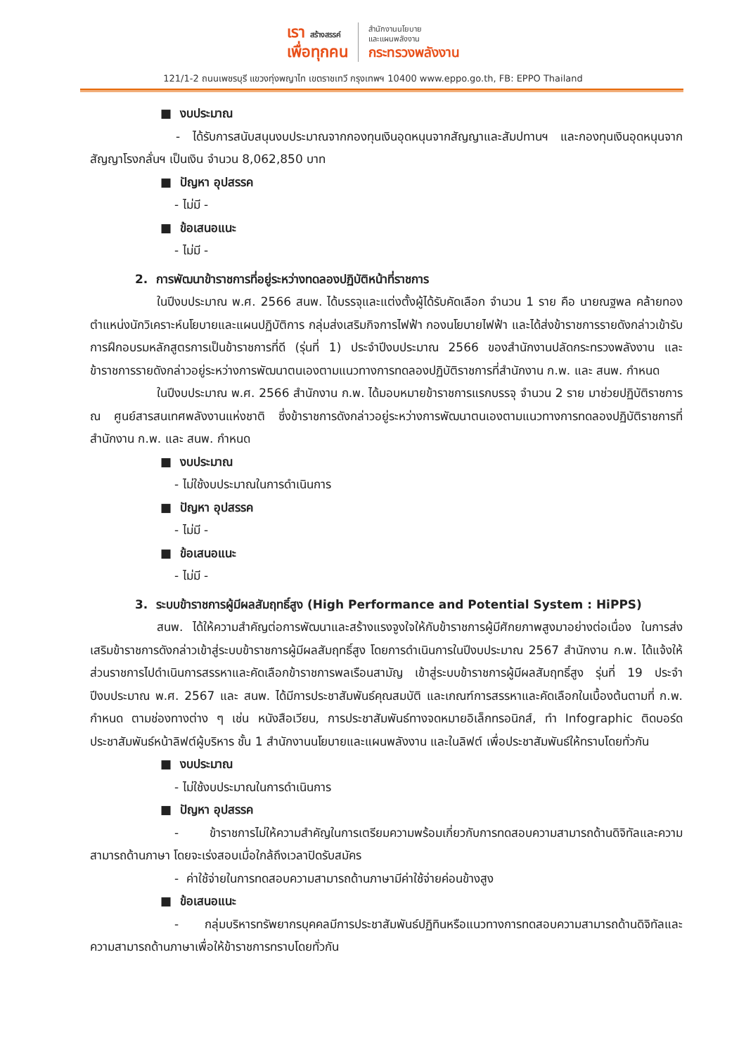เรา สร้างสรรค์
เพื่อทุกคน
สำนักงานนโยบาย
และแผนพลังงาน
กระทรวงพลังงาน
121/1-2 ถนนเพชรบุรี แขวงทุ่งพญาไท เขตราชเทวี กรุงเทพฯ 10400 www.eppo.go.th, FB: EPPO Thailand
■ งบประมาณ
- ได้รับการสนับสนุนงบประมาณจากกองทุนเงินอุดหนุนจากสัญญาและสัมปทานฯ และกองทุนเงินอุดหนุนจากสัญญาโรงกลั่นฯ เป็นเงิน จำนวน 8,062,850 บาท
■ ปัญหา อุปสรรค
- ไม่มี -
■ ข้อเสนอแนะ
- ไม่มี -
2. การพัฒนาข้าราชการที่อยู่ระหว่างทดลองปฏิบัติหน้าที่ราชการ
ในปีงบประมาณ พ.ศ. 2566 สนพ. ได้บรรจุและแต่งตั้งผู้ได้รับคัดเลือก จำนวน 1 ราย คือ นายณฐพล คล้ายทอง ตำแหน่งนักวิเคราะห์นโยบายและแผนปฏิบัติการ กลุ่มส่งเสริมกิจการไฟฟ้า กองนโยบายไฟฟ้า และได้ส่งข้าราชการรายดังกล่าวเข้ารับการฝึกอบรมหลักสูตรการเป็นข้าราชการที่ดี (รุ่นที่ 1) ประจำปีงบประมาณ 2566 ของสำนักงานปลัดกระทรวงพลังงาน และข้าราชการรายดังกล่าวอยู่ระหว่างการพัฒนาตนเองตามแนวทางการทดลองปฏิบัติราชการที่สำนักงาน ก.พ. และ สนพ. กำหนด
ในปีงบประมาณ พ.ศ. 2566 สำนักงาน ก.พ. ได้มอบหมายข้าราชการแรกบรรจุ จำนวน 2 ราย มาช่วยปฏิบัติราชการ ณ ศูนย์สารสนเทศพลังงานแห่งชาติ ซึ่งข้าราชการดังกล่าวอยู่ระหว่างการพัฒนาตนเองตามแนวทางการทดลองปฏิบัติราชการที่สำนักงาน ก.พ. และ สนพ. กำหนด
■ งบประมาณ
- ไม่ใช้งบประมาณในการดำเนินการ
■ ปัญหา อุปสรรค
- ไม่มี -
■ ข้อเสนอแนะ
- ไม่มี -
3. ระบบข้าราชการผู้มีผลสัมฤทธิ์สูง (High Performance and Potential System : HiPPS)
สนพ. ได้ให้ความสำคัญต่อการพัฒนาและสร้างแรงจูงใจให้กับข้าราชการผู้มีศักยภาพสูงมาอย่างต่อเนื่อง ในการส่งเสริมข้าราชการดังกล่าวเข้าสู่ระบบข้าราชการผู้มีผลสัมฤทธิ์สูง โดยการดำเนินการในปีงบประมาณ 2567 สำนักงาน ก.พ. ได้แจ้งให้ส่วนราชการไปดำเนินการสรรหาและคัดเลือกข้าราชการพลเรือนสามัญ เข้าสู่ระบบข้าราชการผู้มีผลสัมฤทธิ์สูง รุ่นที่ 19 ประจำปีงบประมาณ พ.ศ. 2567 และ สนพ. ได้มีการประชาสัมพันธ์คุณสมบัติ และเกณฑ์การสรรหาและคัดเลือกในเบื้องต้นตามที่ ก.พ. กำหนด ตามช่องทางต่าง ๆ เช่น หนังสือเวียน, การประชาสัมพันธ์ทางจดหมายอิเล็กทรอนิกส์, ทำ Infographic ติดบอร์ดประชาสัมพันธ์หน้าลิฟต์ผู้บริหาร ชั้น 1 สำนักงานนโยบายและแผนพลังงาน และในลิฟต์ เพื่อประชาสัมพันธ์ให้ทราบโดยทั่วกัน
■ งบประมาณ
- ไม่ใช้งบประมาณในการดำเนินการ
■ ปัญหา อุปสรรค
- ข้าราชการไม่ให้ความสำคัญในการเตรียมความพร้อมเกี่ยวกับการทดสอบความสามารถด้านดิจิทัลและความสามารถด้านภาษา โดยจะเร่งสอบเมื่อใกล้ถึงเวลาปิดรับสมัคร
- ค่าใช้จ่ายในการทดสอบความสามารถด้านภาษามีค่าใช้จ่ายค่อนข้างสูง
■ ข้อเสนอแนะ
- กลุ่มบริหารทรัพยากรบุคคลมีการประชาสัมพันธ์ปฏิทินหรือแนวทางการทดสอบความสามารถด้านดิจิทัลและความสามารถด้านภาษาเพื่อให้ข้าราชการทราบโดยทั่วกัน